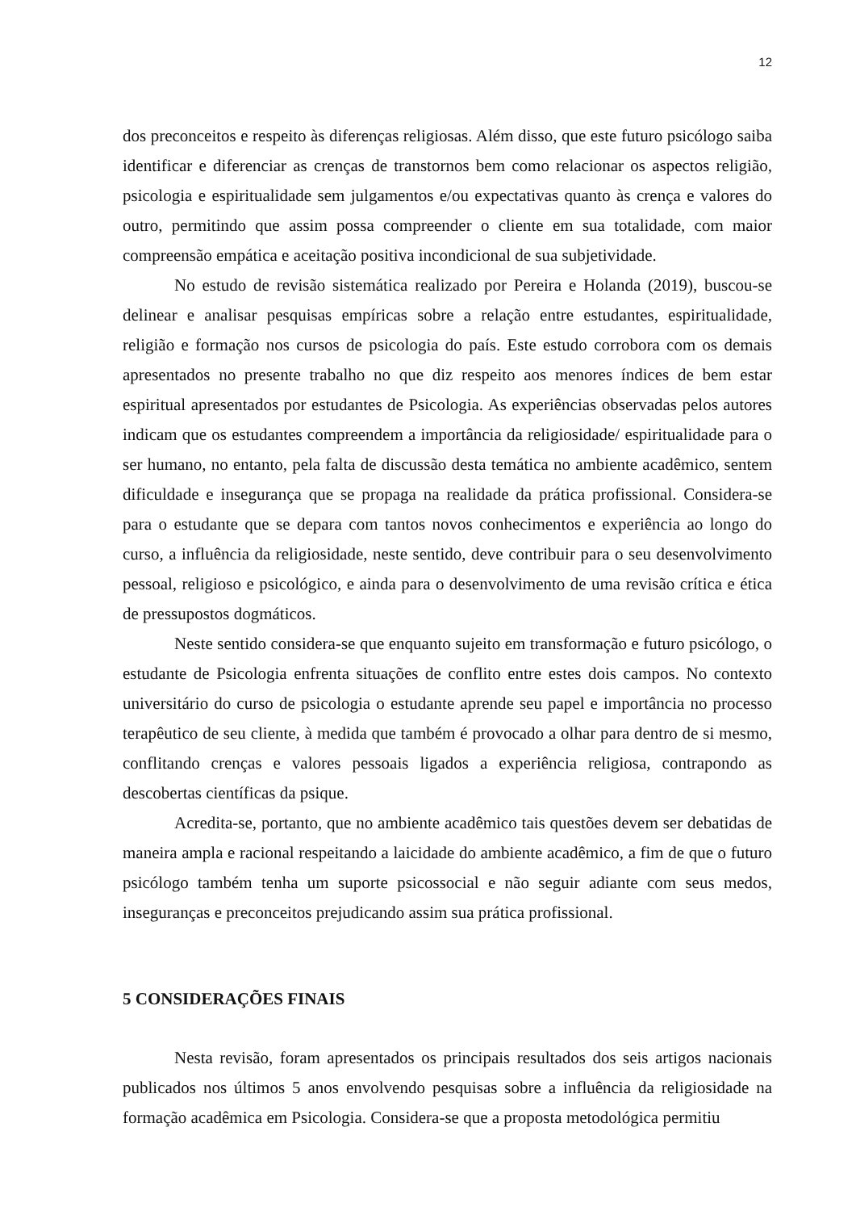12
dos preconceitos e respeito às diferenças religiosas. Além disso, que este futuro psicólogo saiba identificar e diferenciar as crenças de transtornos bem como relacionar os aspectos religião, psicologia e espiritualidade sem julgamentos e/ou expectativas quanto às crença e valores do outro, permitindo que assim possa compreender o cliente em sua totalidade, com maior compreensão empática e aceitação positiva incondicional de sua subjetividade.
No estudo de revisão sistemática realizado por Pereira e Holanda (2019), buscou-se delinear e analisar pesquisas empíricas sobre a relação entre estudantes, espiritualidade, religião e formação nos cursos de psicologia do país. Este estudo corrobora com os demais apresentados no presente trabalho no que diz respeito aos menores índices de bem estar espiritual apresentados por estudantes de Psicologia. As experiências observadas pelos autores indicam que os estudantes compreendem a importância da religiosidade/ espiritualidade para o ser humano, no entanto, pela falta de discussão desta temática no ambiente acadêmico, sentem dificuldade e insegurança que se propaga na realidade da prática profissional. Considera-se para o estudante que se depara com tantos novos conhecimentos e experiência ao longo do curso, a influência da religiosidade, neste sentido, deve contribuir para o seu desenvolvimento pessoal, religioso e psicológico, e ainda para o desenvolvimento de uma revisão crítica e ética de pressupostos dogmáticos.
Neste sentido considera-se que enquanto sujeito em transformação e futuro psicólogo, o estudante de Psicologia enfrenta situações de conflito entre estes dois campos. No contexto universitário do curso de psicologia o estudante aprende seu papel e importância no processo terapêutico de seu cliente, à medida que também é provocado a olhar para dentro de si mesmo, conflitando crenças e valores pessoais ligados a experiência religiosa, contrapondo as descobertas científicas da psique.
Acredita-se, portanto, que no ambiente acadêmico tais questões devem ser debatidas de maneira ampla e racional respeitando a laicidade do ambiente acadêmico, a fim de que o futuro psicólogo também tenha um suporte psicossocial e não seguir adiante com seus medos, inseguranças e preconceitos prejudicando assim sua prática profissional.
5 CONSIDERAÇÕES FINAIS
Nesta revisão, foram apresentados os principais resultados dos seis artigos nacionais publicados nos últimos 5 anos envolvendo pesquisas sobre a influência da religiosidade na formação acadêmica em Psicologia. Considera-se que a proposta metodológica permitiu